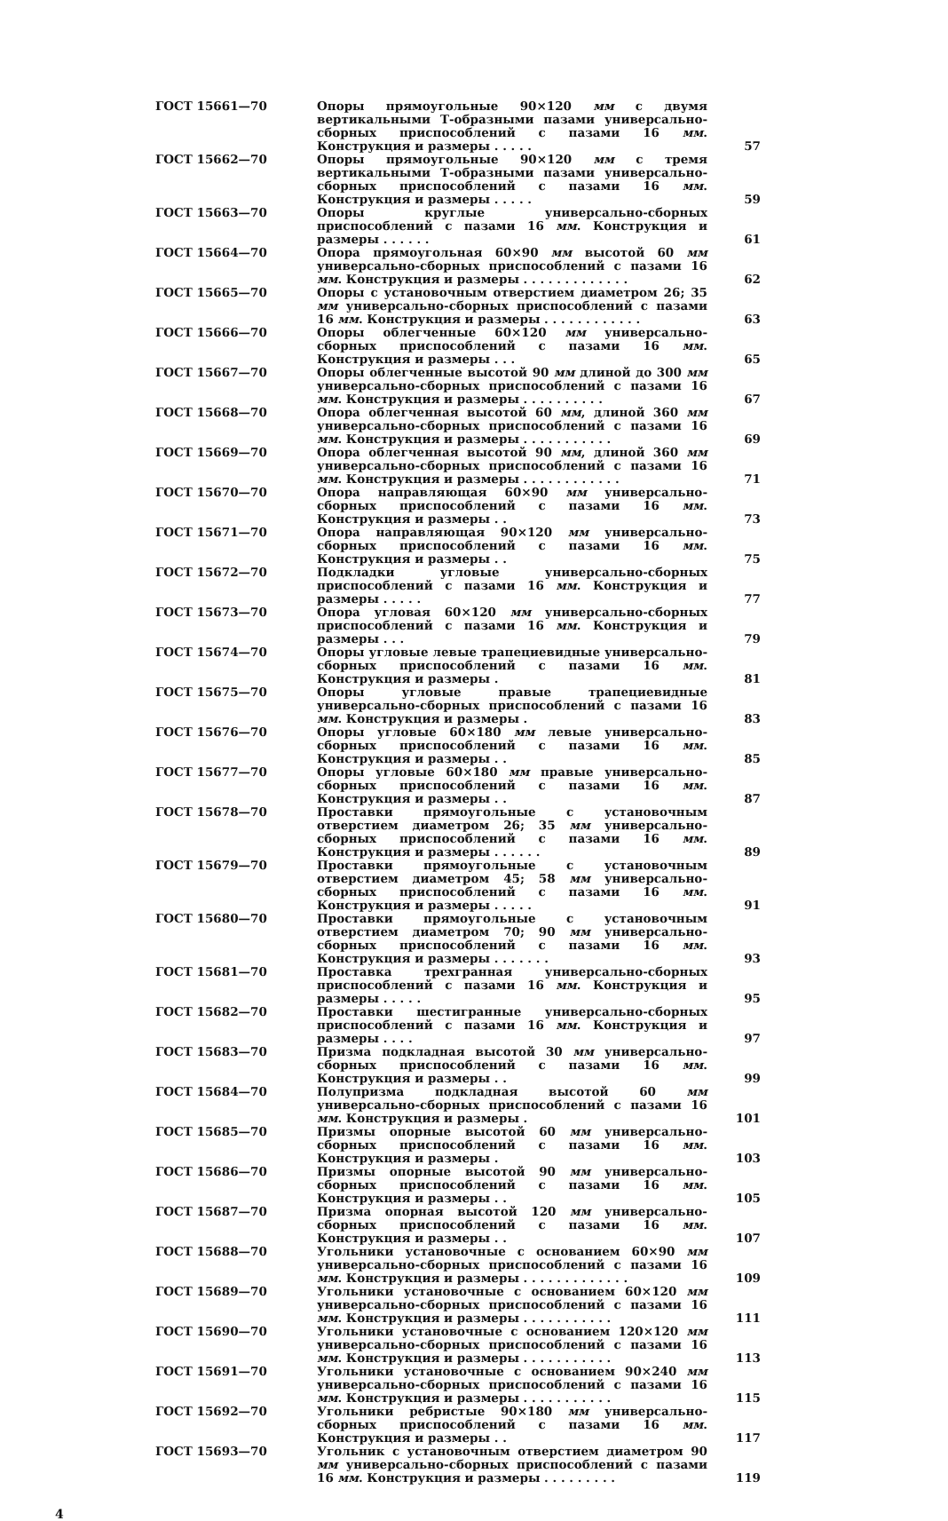| ГОСТ 15661—70 | Опоры прямоугольные 90×120 мм с двумя вертикальными Т-образными пазами универсально-сборных приспособлений с пазами 16 мм . Конструкция и размеры . . . . . | 57 |
| ГОСТ 15662—70 | Опоры прямоугольные 90×120 мм с тремя вертикальными Т-образными пазами универсально-сборных приспособлений с пазами 16 мм . Конструкция и размеры . . . . . | 59 |
| ГОСТ 15663—70 | Опоры круглые универсально-сборных приспособлений с пазами 16 мм . Конструкция и размеры . . . . . . | 61 |
| ГОСТ 15664—70 | Опора прямоугольная 60×90 мм высотой 60 мм универсально-сборных приспособлений с пазами 16 мм . Конструкция и размеры . . . . . . . . . . . . . | 62 |
| ГОСТ 15665—70 | Опоры с установочным отверстием диаметром 26; 35 мм универсально-сборных приспособлений с пазами 16 мм . Конструкция и размеры . . . . . . . . . . . . | 63 |
| ГОСТ 15666—70 | Опоры облегченные 60×120 мм универсально-сборных приспособлений с пазами 16 мм . Конструкция и размеры . . . | 65 |
| ГОСТ 15667—70 | Опоры облегченные высотой 90 мм длиной до 300 мм универсально-сборных приспособлений с пазами 16 мм . Конструкция и размеры . . . . . . . . . . | 67 |
| ГОСТ 15668—70 | Опора облегченная высотой 60 мм , длиной 360 мм универсально-сборных приспособлений с пазами 16 мм . Конструкция и размеры . . . . . . . . . . . | 69 |
| ГОСТ 15669—70 | Опора облегченная высотой 90 мм , длиной 360 мм универсально-сборных приспособлений с пазами 16 мм . Конструкция и размеры . . . . . . . . . . . . | 71 |
| ГОСТ 15670—70 | Опора направляющая 60×90 мм универсально-сборных приспособлений с пазами 16 мм . Конструкция и размеры . . | 73 |
| ГОСТ 15671—70 | Опора направляющая 90×120 мм универсально-сборных приспособлений с пазами 16 мм . Конструкция и размеры . . | 75 |
| ГОСТ 15672—70 | Подкладки угловые универсально-сборных приспособлений с пазами 16 мм . Конструкция и размеры . . . . . | 77 |
| ГОСТ 15673—70 | Опора угловая 60×120 мм универсально-сборных приспособлений с пазами 16 мм . Конструкция и размеры . . . | 79 |
| ГОСТ 15674—70 | Опоры угловые левые трапециевидные универсально-сборных приспособлений с пазами 16 мм . Конструкция и размеры . | 81 |
| ГОСТ 15675—70 | Опоры угловые правые трапециевидные универсально-сборных приспособлений с пазами 16 мм . Конструкция и размеры . | 83 |
| ГОСТ 15676—70 | Опоры угловые 60×180 мм левые универсально-сборных приспособлений с пазами 16 мм . Конструкция и размеры . . | 85 |
| ГОСТ 15677—70 | Опоры угловые 60×180 мм правые универсально-сборных приспособлений с пазами 16 мм . Конструкция и размеры . . | 87 |
| ГОСТ 15678—70 | Проставки прямоугольные с установочным отверстием диаметром 26; 35 мм универсально-сборных приспособлений с пазами 16 мм . Конструкция и размеры . . . . . . | 89 |
| ГОСТ 15679—70 | Проставки прямоугольные с установочным отверстием диаметром 45; 58 мм универсально-сборных приспособлений с пазами 16 мм . Конструкция и размеры . . . . . | 91 |
| ГОСТ 15680—70 | Проставки прямоугольные с установочным отверстием диаметром 70; 90 мм универсально-сборных приспособлений с пазами 16 мм . Конструкция и размеры . . . . . . . | 93 |
| ГОСТ 15681—70 | Проставка трехгранная универсально-сборных приспособлений с пазами 16 мм . Конструкция и размеры . . . . . | 95 |
| ГОСТ 15682—70 | Проставки шестигранные универсально-сборных приспособлений с пазами 16 мм . Конструкция и размеры . . . . | 97 |
| ГОСТ 15683—70 | Призма подкладная высотой 30 мм универсально-сборных приспособлений с пазами 16 мм . Конструкция и размеры . . | 99 |
| ГОСТ 15684—70 | Полупризма подкладная высотой 60 мм универсально-сборных приспособлений с пазами 16 мм . Конструкция и размеры . | 101 |
| ГОСТ 15685—70 | Призмы опорные высотой 60 мм универсально-сборных приспособлений с пазами 16 мм . Конструкция и размеры . | 103 |
| ГОСТ 15686—70 | Призмы опорные высотой 90 мм универсально-сборных приспособлений с пазами 16 мм . Конструкция и размеры . . | 105 |
| ГОСТ 15687—70 | Призма опорная высотой 120 мм универсально-сборных приспособлений с пазами 16 мм . Конструкция и размеры . . | 107 |
| ГОСТ 15688—70 | Угольники установочные с основанием 60×90 мм универсально-сборных приспособлений с пазами 16 мм . Конструкция и размеры . . . . . . . . . . . . . | 109 |
| ГОСТ 15689—70 | Угольники установочные с основанием 60×120 мм универсально-сборных приспособлений с пазами 16 мм . Конструкция и размеры . . . . . . . . . . . | 111 |
| ГОСТ 15690—70 | Угольники установочные с основанием 120×120 мм универсально-сборных приспособлений с пазами 16 мм . Конструкция и размеры . . . . . . . . . . . | 113 |
| ГОСТ 15691—70 | Угольники установочные с основанием 90×240 мм универсально-сборных приспособлений с пазами 16 мм . Конструкция и размеры . . . . . . . . . . . | 115 |
| ГОСТ 15692—70 | Угольники ребристые 90×180 мм универсально-сборных приспособлений с пазами 16 мм . Конструкция и размеры . . | 117 |
| ГОСТ 15693—70 | Угольник с установочным отверстием диаметром 90 мм универсально-сборных приспособлений с пазами 16 мм . Конструкция и размеры . . . . . . . . . | 119 |
4